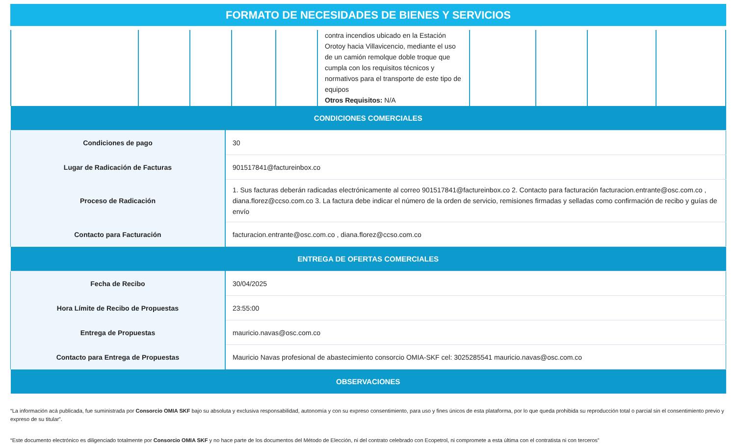FORMATO DE NECESIDADES DE BIENES Y SERVICIOS
| | | | | | contra incendios ubicado en la Estación Orotoy hacia Villavicencio, mediante el uso de un camión remolque doble troque que cumpla con los requisitos técnicos y normativos para el transporte de este tipo de equipos Otros Requisitos: N/A | | | | |
| CONDICIONES COMERCIALES | |
| Condiciones de pago | 30 |
| Lugar de Radicación de Facturas | 901517841@factureinbox.co |
| Proceso de Radicación | 1. Sus facturas deberán radicadas electrónicamente al correo 901517841@factureinbox.co 2. Contacto para facturación facturacion.entrante@osc.com.co , diana.florez@ccso.com.co 3. La factura debe indicar el número de la orden de servicio, remisiones firmadas y selladas como confirmación de recibo y guías de envío |
| Contacto para Facturación | facturacion.entrante@osc.com.co , diana.florez@ccso.com.co |
| ENTREGA DE OFERTAS COMERCIALES | |
| Fecha de Recibo | 30/04/2025 |
| Hora Límite de Recibo de Propuestas | 23:55:00 |
| Entrega de Propuestas | mauricio.navas@osc.com.co |
| Contacto para Entrega de Propuestas | Mauricio Navas profesional de abastecimiento consorcio OMIA-SKF cel: 3025285541 mauricio.navas@osc.com.co |
| OBSERVACIONES | |
“La información acá publicada, fue suministrada por Consorcio OMIA SKF bajo su absoluta y exclusiva responsabilidad, autonomía y con su expreso consentimiento, para uso y fines únicos de esta plataforma, por lo que queda prohibida su reproducción total o parcial sin el consentimiento previo y expreso de su titular”.
“Este documento electrónico es diligenciado totalmente por Consorcio OMIA SKF y no hace parte de los documentos del Método de Elección, ni del contrato celebrado con Ecopetrol, ni compromete a esta última con el contratista ni con terceros”